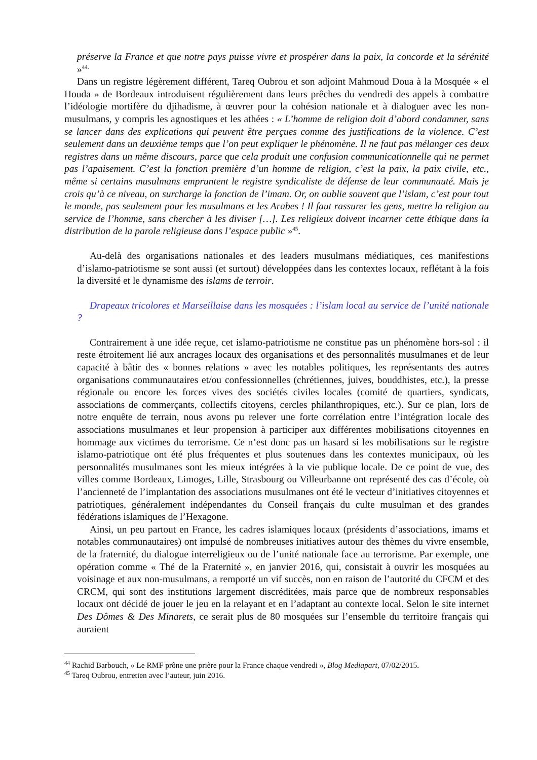préserve la France et que notre pays puisse vivre et prospérer dans la paix, la concorde et la sérénité »<sup>44.</sup>
Dans un registre légèrement différent, Tareq Oubrou et son adjoint Mahmoud Doua à la Mosquée « el Houda » de Bordeaux introduisent régulièrement dans leurs prêches du vendredi des appels à combattre l’idéologie mortifère du djihadisme, à œuvrer pour la cohésion nationale et à dialoguer avec les non-musulmans, y compris les agnostiques et les athées : « L’homme de religion doit d’abord condamner, sans se lancer dans des explications qui peuvent être perçues comme des justifications de la violence. C’est seulement dans un deuxième temps que l’on peut expliquer le phénomène. Il ne faut pas mélanger ces deux registres dans un même discours, parce que cela produit une confusion communicationnelle qui ne permet pas l’apaisement. C’est la fonction première d’un homme de religion, c’est la paix, la paix civile, etc., même si certains musulmans empruntent le registre syndicaliste de défense de leur communauté. Mais je crois qu’à ce niveau, on surcharge la fonction de l’imam. Or, on oublie souvent que l’islam, c’est pour tout le monde, pas seulement pour les musulmans et les Arabes ! Il faut rassurer les gens, mettre la religion au service de l’homme, sans chercher à les diviser […]. Les religieux doivent incarner cette éthique dans la distribution de la parole religieuse dans l’espace public »<sup>45</sup>.
Au-delà des organisations nationales et des leaders musulmans médiatiques, ces manifestions d’islamo-patriotisme se sont aussi (et surtout) développées dans les contextes locaux, reflétant à la fois la diversité et le dynamisme des islams de terroir.
Drapeaux tricolores et Marseillaise dans les mosquées : l’islam local au service de l’unité nationale ?
Contrairement à une idée reçue, cet islamo-patriotisme ne constitue pas un phénomène hors-sol : il reste étroitement lié aux ancrages locaux des organisations et des personnalités musulmanes et de leur capacité à bâtir des « bonnes relations » avec les notables politiques, les représentants des autres organisations communautaires et/ou confessionnelles (chrétiennes, juives, bouddhistes, etc.), la presse régionale ou encore les forces vives des sociétés civiles locales (comité de quartiers, syndicats, associations de commerçants, collectifs citoyens, cercles philanthropiques, etc.). Sur ce plan, lors de notre enquête de terrain, nous avons pu relever une forte corrélation entre l’intégration locale des associations musulmanes et leur propension à participer aux différentes mobilisations citoyennes en hommage aux victimes du terrorisme. Ce n’est donc pas un hasard si les mobilisations sur le registre islamo-patriotique ont été plus fréquentes et plus soutenues dans les contextes municipaux, où les personnalités musulmanes sont les mieux intégrées à la vie publique locale. De ce point de vue, des villes comme Bordeaux, Limoges, Lille, Strasbourg ou Villeurbanne ont représenté des cas d’école, où l’ancienneté de l’implantation des associations musulmanes ont été le vecteur d’initiatives citoyennes et patriotiques, généralement indépendantes du Conseil français du culte musulman et des grandes fédérations islamiques de l’Hexagone.
Ainsi, un peu partout en France, les cadres islamiques locaux (présidents d’associations, imams et notables communautaires) ont impulsé de nombreuses initiatives autour des thèmes du vivre ensemble, de la fraternité, du dialogue interreligieux ou de l’unité nationale face au terrorisme. Par exemple, une opération comme « Thé de la Fraternité », en janvier 2016, qui, consistait à ouvrir les mosquées au voisinage et aux non-musulmans, a remporté un vif succès, non en raison de l’autorité du CFCM et des CRCM, qui sont des institutions largement discréditées, mais parce que de nombreux responsables locaux ont décidé de jouer le jeu en la relayant et en l’adaptant au contexte local. Selon le site internet Des Dômes & Des Minarets, ce serait plus de 80 mosquées sur l’ensemble du territoire français qui auraient
<sup>44</sup> Rachid Barbouch, « Le RMF prône une prière pour la France chaque vendredi », Blog Mediapart, 07/02/2015.
<sup>45</sup> Tareq Oubrou, entretien avec l’auteur, juin 2016.